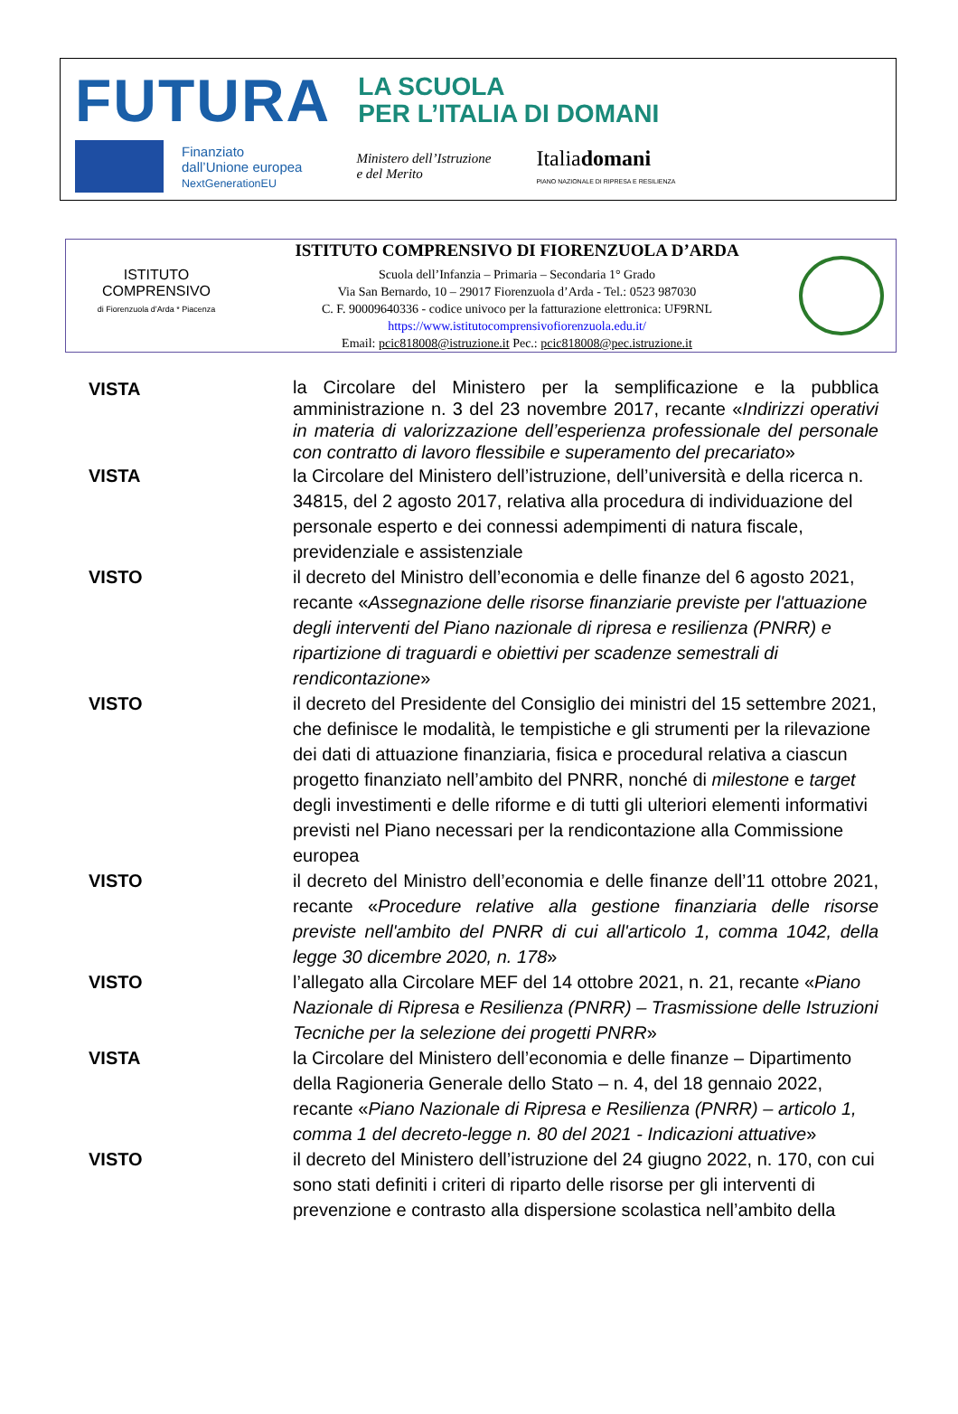FUTURA LA SCUOLA
PER L’ITALIA DI DOMANI
Finanziato
dall’Unione europea
NextGenerationEU
Ministero dell’Istruzione
e del Merito
Italiadomani
PIANO NAZIONALE DI RIPRESA E RESILIENZA
ISTITUTO
COMPRENSIVO
di Fiorenzuola d’Arda * Piacenza
ISTITUTO COMPRENSIVO DI FIORENZUOLA D’ARDA
Scuola dell’Infanzia – Primaria – Secondaria 1° Grado
Via San Bernardo, 10 – 29017 Fiorenzuola d’Arda - Tel.: 0523 987030
C. F. 90009640336 - codice univoco per la fatturazione elettronica: UF9RNL
https://www.istitutocomprensivofiorenzuola.edu.it/
Email: pcic818008@istruzione.it Pec.: pcic818008@pec.istruzione.it
VISTA
la Circolare del Ministero per la semplificazione e la pubblica amministrazione n. 3 del 23 novembre 2017, recante «Indirizzi operativi in materia di valorizzazione dell’esperienza professionale del personale con contratto di lavoro flessibile e superamento del precariato»
VISTA la Circolare del Ministero dell’istruzione, dell’università e della ricerca n. 34815, del 2 agosto 2017, relativa alla procedura di individuazione del personale esperto e dei connessi adempimenti di natura fiscale, previdenziale e assistenziale
VISTO il decreto del Ministro dell’economia e delle finanze del 6 agosto 2021, recante «Assegnazione delle risorse finanziarie previste per l'attuazione degli interventi del Piano nazionale di ripresa e resilienza (PNRR) e ripartizione di traguardi e obiettivi per scadenze semestrali di rendicontazione»
VISTO il decreto del Presidente del Consiglio dei ministri del 15 settembre 2021, che definisce le modalità, le tempistiche e gli strumenti per la rilevazione dei dati di attuazione finanziaria, fisica e procedural relativa a ciascun progetto finanziato nell’ambito del PNRR, nonché di milestone e target degli investimenti e delle riforme e di tutti gli ulteriori elementi informativi previsti nel Piano necessari per la rendicontazione alla Commissione europea
VISTO il decreto del Ministro dell’economia e delle finanze dell’11 ottobre 2021, recante «Procedure relative alla gestione finanziaria delle risorse previste nell'ambito del PNRR di cui all'articolo 1, comma 1042, della legge 30 dicembre 2020, n. 178»
VISTO l’allegato alla Circolare MEF del 14 ottobre 2021, n. 21, recante «Piano Nazionale di Ripresa e Resilienza (PNRR) – Trasmissione delle Istruzioni Tecniche per la selezione dei progetti PNRR»
VISTA la Circolare del Ministero dell’economia e delle finanze – Dipartimento della Ragioneria Generale dello Stato – n. 4, del 18 gennaio 2022, recante «Piano Nazionale di Ripresa e Resilienza (PNRR) – articolo 1, comma 1 del decreto-legge n. 80 del 2021 - Indicazioni attuative»
VISTO il decreto del Ministero dell’istruzione del 24 giugno 2022, n. 170, con cui sono stati definiti i criteri di riparto delle risorse per gli interventi di prevenzione e contrasto alla dispersione scolastica nell’ambito della